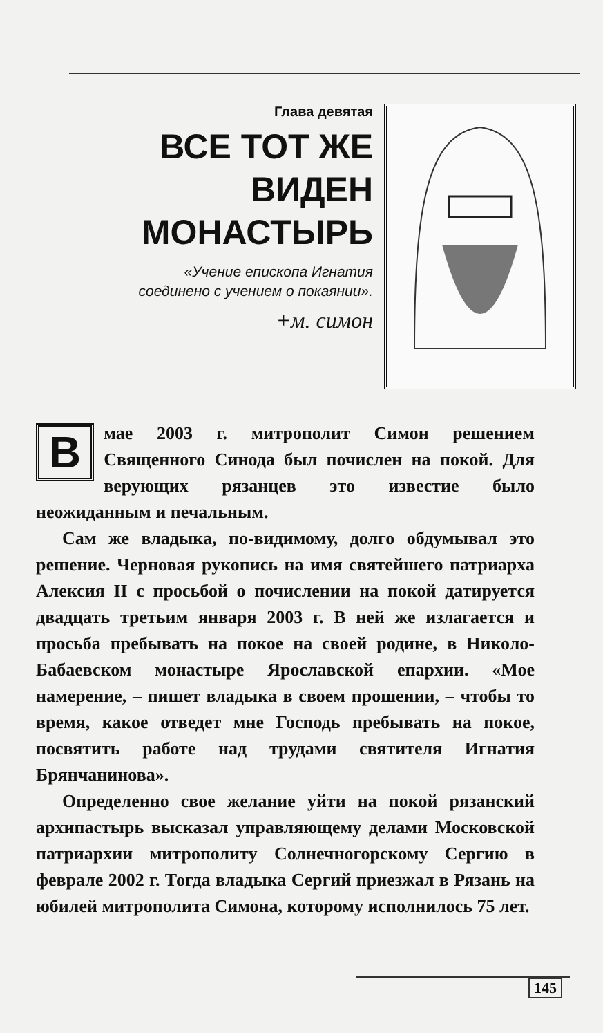Глава девятая
ВСЕ ТОТ ЖЕ
ВИДЕН
МОНАСТЫРЬ
«Учение епископа Игнатия
соединено с учением о покаянии».
+м. симон
В мае 2003 г. митрополит Симон решением Священного Синода был почислен на покой. Для верующих рязанцев это известие было неожиданным и печальным.
Сам же владыка, по-видимому, долго обдумывал это решение. Черновая рукопись на имя святейшего патриарха Алексия II с просьбой о почислении на покой датируется двадцать третьим января 2003 г. В ней же излагается и просьба пребывать на покое на своей родине, в Николо-Бабаевском монастыре Ярославской епархии. «Мое намерение, – пишет владыка в своем прошении, – чтобы то время, какое отведет мне Господь пребывать на покое, посвятить работе над трудами святителя Игнатия Брянчанинова».
Определенно свое желание уйти на покой рязанский архипастырь высказал управляющему делами Московской патриархии митрополиту Солнечногорскому Сергию в феврале 2002 г. Тогда владыка Сергий приезжал в Рязань на юбилей митрополита Симона, которому исполнилось 75 лет.
145